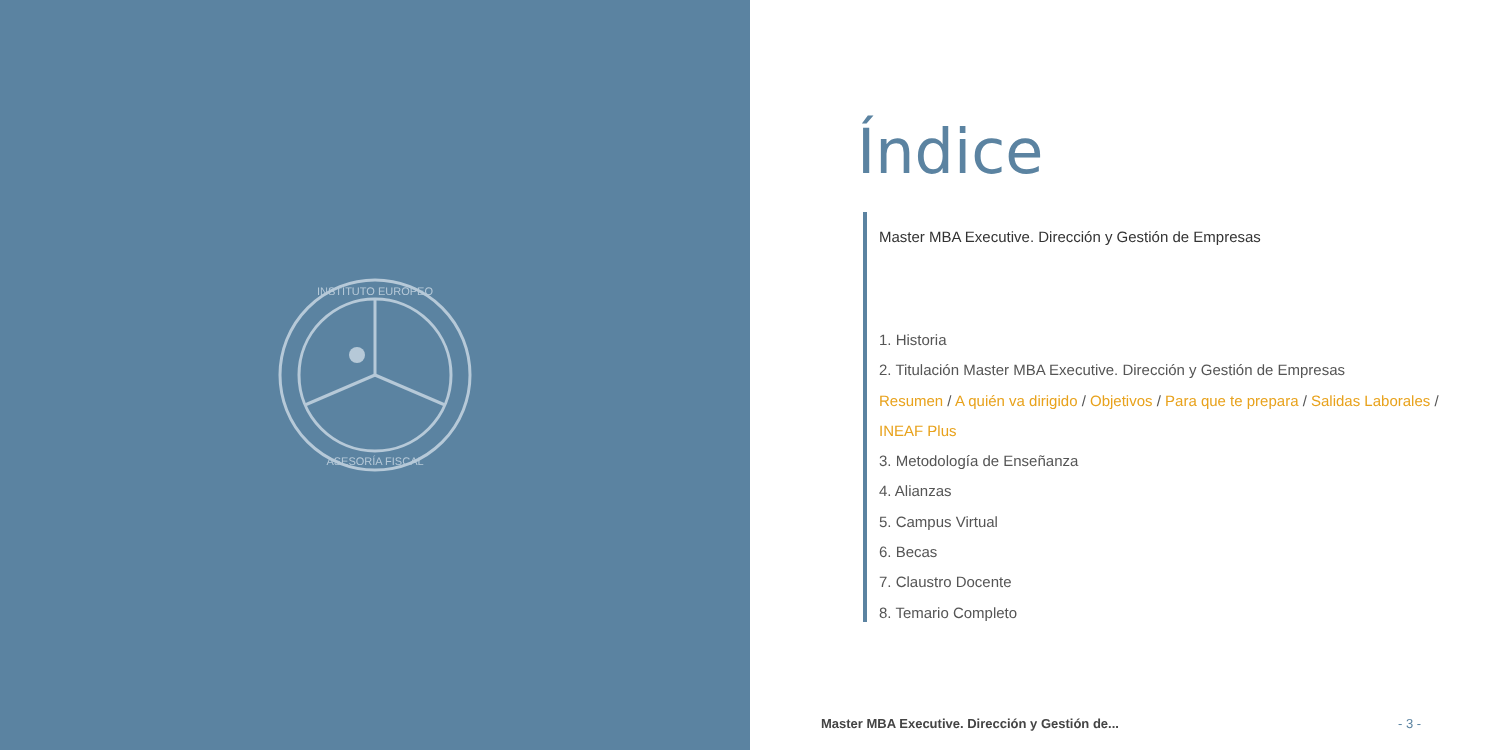INSTITUTO EUROPEO
ASESORÍA FISCAL
Índice
Master MBA Executive. Dirección y Gestión de Empresas
1. Historia
2. Titulación Master MBA Executive. Dirección y Gestión de Empresas
Resumen / A quién va dirigido / Objetivos / Para que te prepara / Salidas Laborales /
INEAF Plus
3. Metodología de Enseñanza
4. Alianzas
5. Campus Virtual
6. Becas
7. Claustro Docente
8. Temario Completo
Master MBA Executive. Dirección y Gestión de...
- 3 -